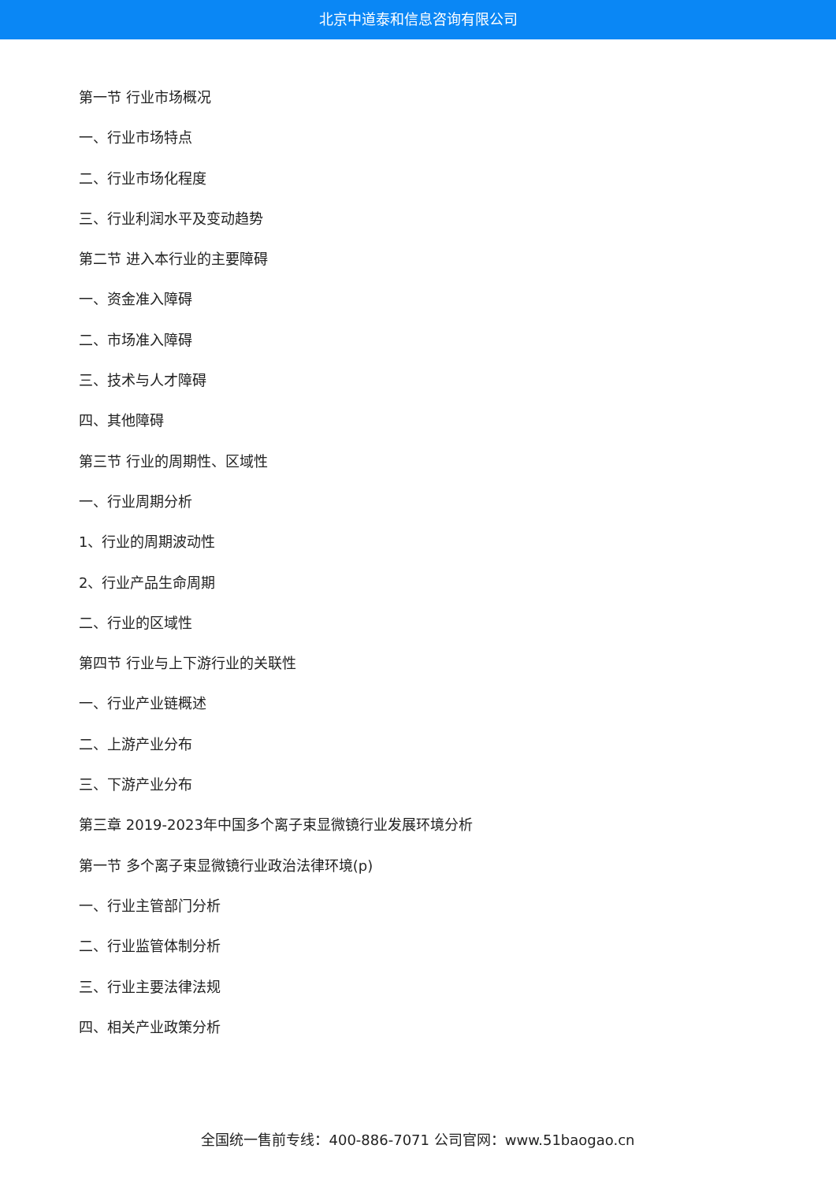北京中道泰和信息咨询有限公司
第一节 行业市场概况
一、行业市场特点
二、行业市场化程度
三、行业利润水平及变动趋势
第二节 进入本行业的主要障碍
一、资金准入障碍
二、市场准入障碍
三、技术与人才障碍
四、其他障碍
第三节 行业的周期性、区域性
一、行业周期分析
1、行业的周期波动性
2、行业产品生命周期
二、行业的区域性
第四节 行业与上下游行业的关联性
一、行业产业链概述
二、上游产业分布
三、下游产业分布
第三章 2019-2023年中国多个离子束显微镜行业发展环境分析
第一节 多个离子束显微镜行业政治法律环境(p)
一、行业主管部门分析
二、行业监管体制分析
三、行业主要法律法规
四、相关产业政策分析
全国统一售前专线：400-886-7071 公司官网：www.51baogao.cn